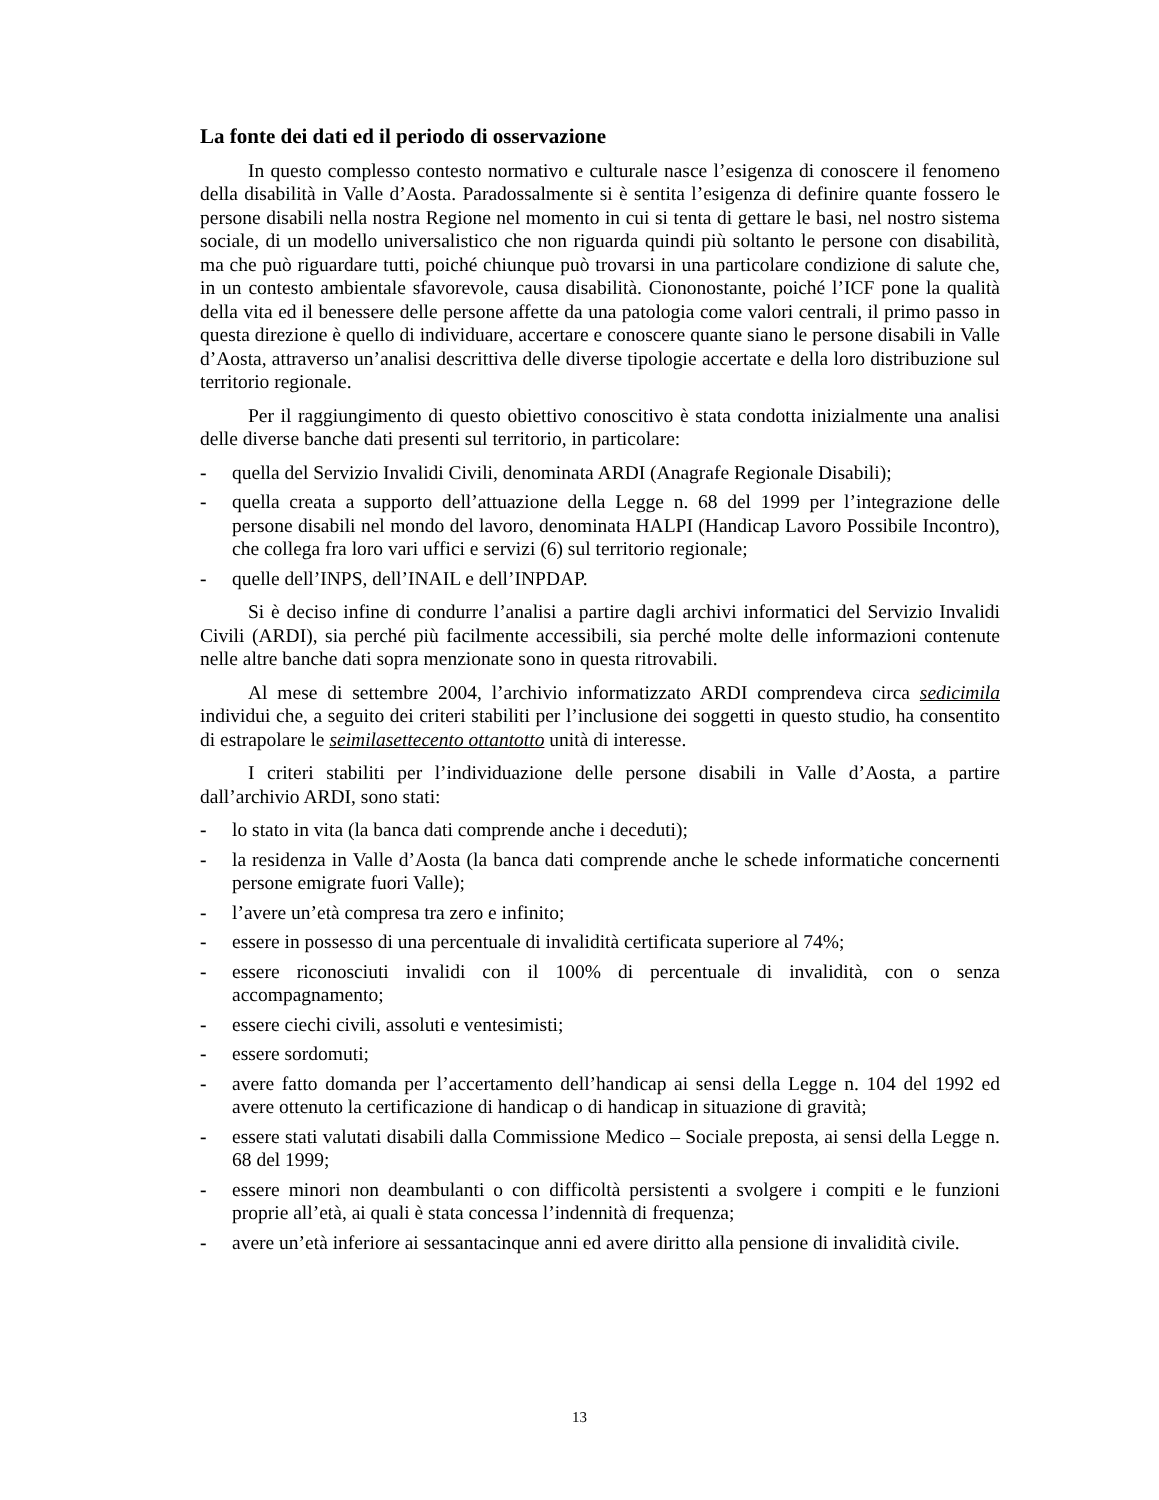La fonte dei dati ed il periodo di osservazione
In questo complesso contesto normativo e culturale nasce l’esigenza di conoscere il fenomeno della disabilità in Valle d’Aosta. Paradossalmente si è sentita l’esigenza di definire quante fossero le persone disabili nella nostra Regione nel momento in cui si tenta di gettare le basi, nel nostro sistema sociale, di un modello universalistico che non riguarda quindi più soltanto le persone con disabilità, ma che può riguardare tutti, poiché chiunque può trovarsi in una particolare condizione di salute che, in un contesto ambientale sfavorevole, causa disabilità. Ciononostante, poiché l’ICF pone la qualità della vita ed il benessere delle persone affette da una patologia come valori centrali, il primo passo in questa direzione è quello di individuare, accertare e conoscere quante siano le persone disabili in Valle d’Aosta, attraverso un’analisi descrittiva delle diverse tipologie accertate e della loro distribuzione sul territorio regionale.
Per il raggiungimento di questo obiettivo conoscitivo è stata condotta inizialmente una analisi delle diverse banche dati presenti sul territorio, in particolare:
- quella del Servizio Invalidi Civili, denominata ARDI (Anagrafe Regionale Disabili);
- quella creata a supporto dell’attuazione della Legge n. 68 del 1999 per l’integrazione delle persone disabili nel mondo del lavoro, denominata HALPI (Handicap Lavoro Possibile Incontro), che collega fra loro vari uffici e servizi (6) sul territorio regionale;
- quelle dell’INPS, dell’INAIL e dell’INPDAP.
Si è deciso infine di condurre l’analisi a partire dagli archivi informatici del Servizio Invalidi Civili (ARDI), sia perché più facilmente accessibili, sia perché molte delle informazioni contenute nelle altre banche dati sopra menzionate sono in questa ritrovabili.
Al mese di settembre 2004, l’archivio informatizzato ARDI comprendeva circa sedicimila individui che, a seguito dei criteri stabiliti per l’inclusione dei soggetti in questo studio, ha consentito di estrapolare le seimilasettecento ottantotto unità di interesse.
I criteri stabiliti per l’individuazione delle persone disabili in Valle d’Aosta, a partire dall’archivio ARDI, sono stati:
- lo stato in vita (la banca dati comprende anche i deceduti);
- la residenza in Valle d’Aosta (la banca dati comprende anche le schede informatiche concernenti persone emigrate fuori Valle);
- l’avere un’età compresa tra zero e infinito;
- essere in possesso di una percentuale di invalidità certificata superiore al 74%;
- essere riconosciuti invalidi con il 100% di percentuale di invalidità, con o senza accompagnamento;
- essere ciechi civili, assoluti e ventesimisti;
- essere sordomuti;
- avere fatto domanda per l’accertamento dell’handicap ai sensi della Legge n. 104 del 1992 ed avere ottenuto la certificazione di handicap o di handicap in situazione di gravità;
- essere stati valutati disabili dalla Commissione Medico – Sociale preposta, ai sensi della Legge n. 68 del 1999;
- essere minori non deambulanti o con difficoltà persistenti a svolgere i compiti e le funzioni proprie all’età, ai quali è stata concessa l’indennità di frequenza;
- avere un’età inferiore ai sessantacinque anni ed avere diritto alla pensione di invalidità civile.
13